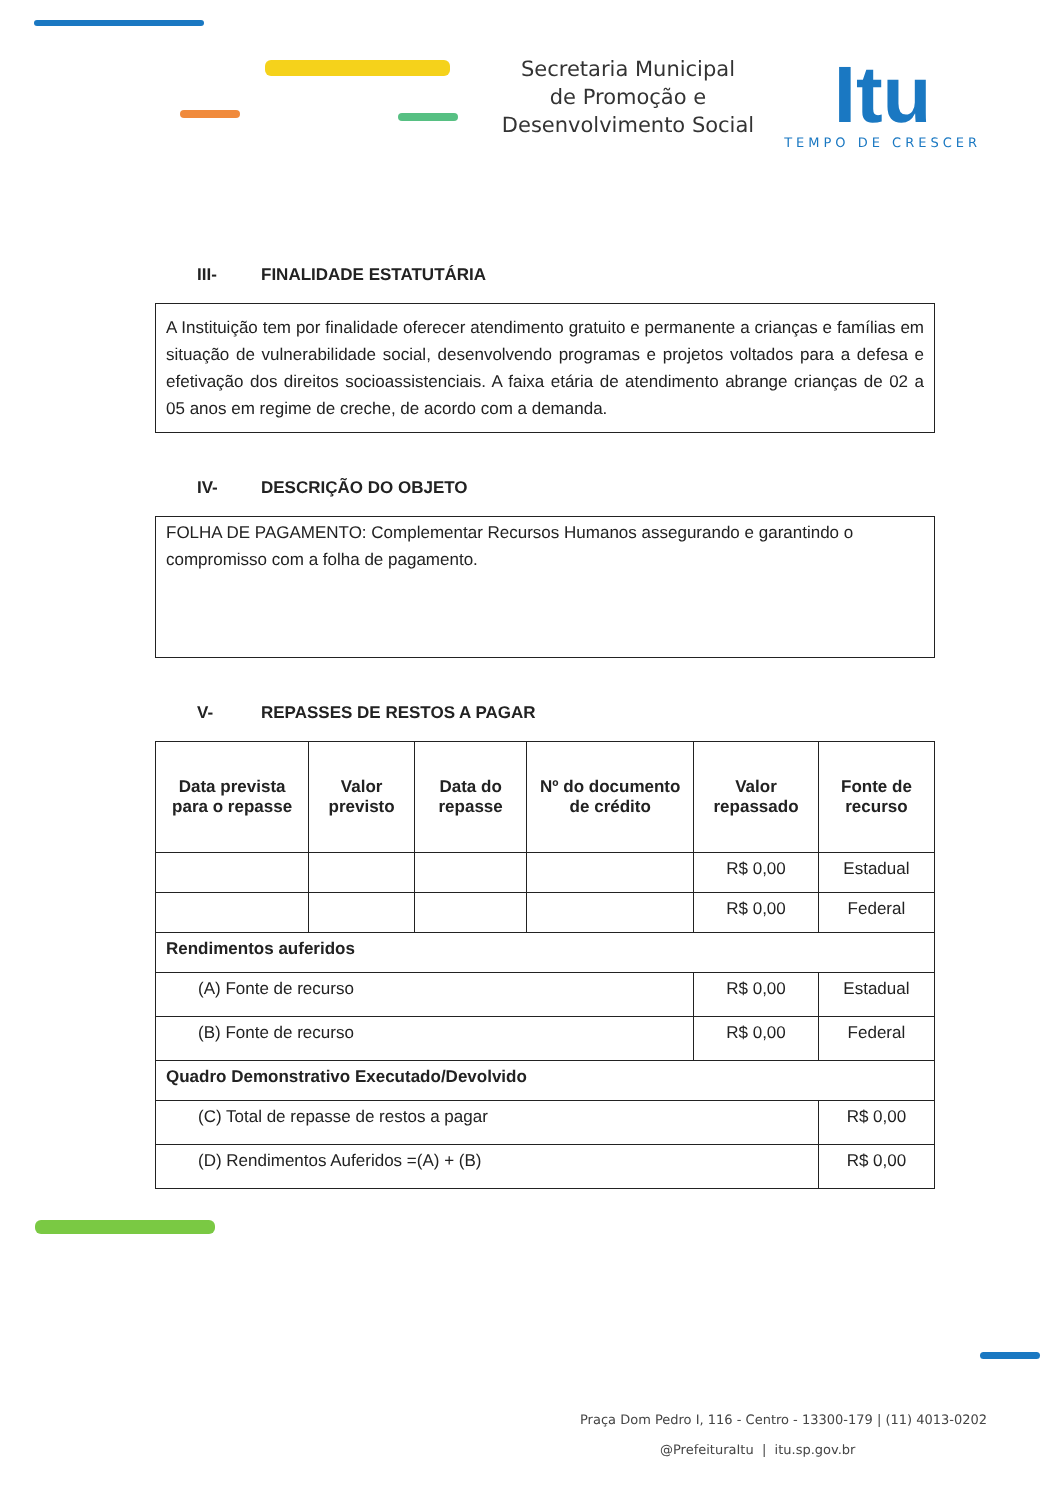Secretaria Municipal
de Promoção e
Desenvolvimento Social
Itu
TEMPO DE CRESCER
III- FINALIDADE ESTATUTÁRIA
A Instituição tem por finalidade oferecer atendimento gratuito e permanente a crianças e famílias em situação de vulnerabilidade social, desenvolvendo programas e projetos voltados para a defesa e efetivação dos direitos socioassistenciais. A faixa etária de atendimento abrange crianças de 02 a 05 anos em regime de creche, de acordo com a demanda.
IV- DESCRIÇÃO DO OBJETO
FOLHA DE PAGAMENTO: Complementar Recursos Humanos assegurando e garantindo o compromisso com a folha de pagamento.
V- REPASSES DE RESTOS A PAGAR
| Data prevista para o repasse | Valor previsto | Data do repasse | Nº do documento de crédito | Valor repassado | Fonte de recurso |
| --- | --- | --- | --- | --- | --- |
| | | | | R$ 0,00 | Estadual |
| | | | | R$ 0,00 | Federal |
| Rendimentos auferidos | | | | | |
| (A) Fonte de recurso | | | | R$ 0,00 | Estadual |
| (B) Fonte de recurso | | | | R$ 0,00 | Federal |
| Quadro Demonstrativo Executado/Devolvido | | | | | |
| (C) Total de repasse de restos a pagar | | | | | R$ 0,00 |
| (D) Rendimentos Auferidos =(A) + (B) | | | | | R$ 0,00 |
Praça Dom Pedro I, 116 - Centro - 13300-179 | (11) 4013-0202
@PrefeituraItu | itu.sp.gov.br